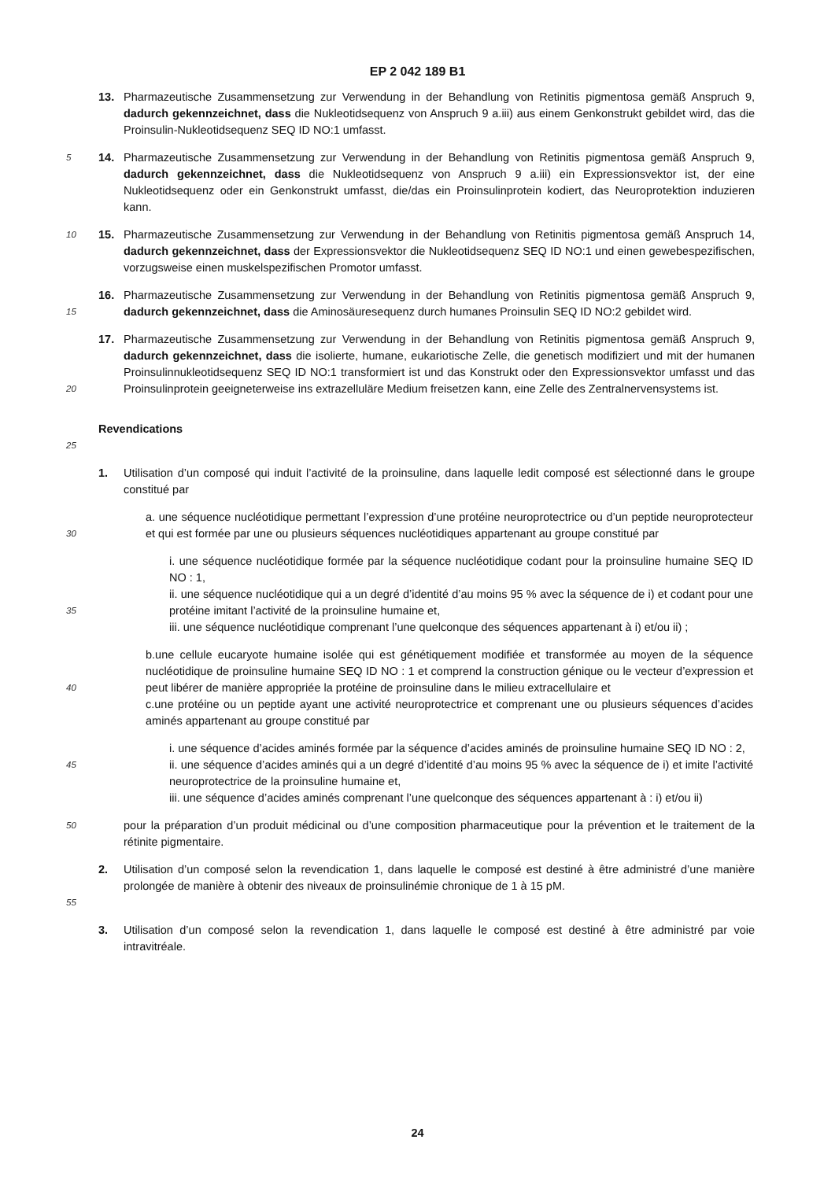EP 2 042 189 B1
13. Pharmazeutische Zusammensetzung zur Verwendung in der Behandlung von Retinitis pigmentosa gemäß Anspruch 9, dadurch gekennzeichnet, dass die Nukleotidsequenz von Anspruch 9 a.iii) aus einem Genkonstrukt gebildet wird, das die Proinsulin-Nukleotidsequenz SEQ ID NO:1 umfasst.
5
14. Pharmazeutische Zusammensetzung zur Verwendung in der Behandlung von Retinitis pigmentosa gemäß Anspruch 9, dadurch gekennzeichnet, dass die Nukleotidsequenz von Anspruch 9 a.iii) ein Expressionsvektor ist, der eine Nukleotidsequenz oder ein Genkonstrukt umfasst, die/das ein Proinsulinprotein kodiert, das Neuroprotektion induzieren kann.
10
15. Pharmazeutische Zusammensetzung zur Verwendung in der Behandlung von Retinitis pigmentosa gemäß Anspruch 14, dadurch gekennzeichnet, dass der Expressionsvektor die Nukleotidsequenz SEQ ID NO:1 und einen gewebespezifischen, vorzugsweise einen muskelspezifischen Promotor umfasst.
15
16. Pharmazeutische Zusammensetzung zur Verwendung in der Behandlung von Retinitis pigmentosa gemäß Anspruch 9, dadurch gekennzeichnet, dass die Aminosäuresequenz durch humanes Proinsulin SEQ ID NO:2 gebildet wird.
20
17. Pharmazeutische Zusammensetzung zur Verwendung in der Behandlung von Retinitis pigmentosa gemäß Anspruch 9, dadurch gekennzeichnet, dass die isolierte, humane, eukariotische Zelle, die genetisch modifiziert und mit der humanen Proinsulinnukleotidsequenz SEQ ID NO:1 transformiert ist und das Konstrukt oder den Expressionsvektor umfasst und das Proinsulinprotein geeigneterweise ins extrazelluläre Medium freisetzen kann, eine Zelle des Zentralnervensystems ist.
25
Revendications
1. Utilisation d’un composé qui induit l’activité de la proinsuline, dans laquelle ledit composé est sélectionné dans le groupe constitué par
30
a. une séquence nucléotidique permettant l’expression d’une protéine neuroprotectrice ou d’un peptide neuroprotecteur et qui est formée par une ou plusieurs séquences nucléotidiques appartenant au groupe constitué par
35
i. une séquence nucléotidique formée par la séquence nucléotidique codant pour la proinsuline humaine SEQ ID NO : 1,
ii. une séquence nucléotidique qui a un degré d’identité d’au moins 95 % avec la séquence de i) et codant pour une protéine imitant l’activité de la proinsuline humaine et,
iii. une séquence nucléotidique comprenant l’une quelconque des séquences appartenant à i) et/ou ii) ;
40
b.une cellule eucaryote humaine isolée qui est génétiquement modifiée et transformée au moyen de la séquence nucléotidique de proinsuline humaine SEQ ID NO : 1 et comprend la construction génique ou le vecteur d’expression et peut libérer de manière appropriée la protéine de proinsuline dans le milieu extracellulaire et
c.une protéine ou un peptide ayant une activité neuroprotectrice et comprenant une ou plusieurs séquences d’acides aminés appartenant au groupe constitué par
45
i. une séquence d’acides aminés formée par la séquence d’acides aminés de proinsuline humaine SEQ ID NO : 2,
ii. une séquence d’acides aminés qui a un degré d’identité d’au moins 95 % avec la séquence de i) et imite l’activité neuroprotectrice de la proinsuline humaine et,
iii. une séquence d’acides aminés comprenant l’une quelconque des séquences appartenant à : i) et/ou ii)
50
pour la préparation d’un produit médicinal ou d’une composition pharmaceutique pour la prévention et le traitement de la rétinite pigmentaire.
55
2. Utilisation d’un composé selon la revendication 1, dans laquelle le composé est destiné à être administré d’une manière prolongée de manière à obtenir des niveaux de proinsulinémie chronique de 1 à 15 pM.
3. Utilisation d’un composé selon la revendication 1, dans laquelle le composé est destiné à être administré par voie intravitréale.
24